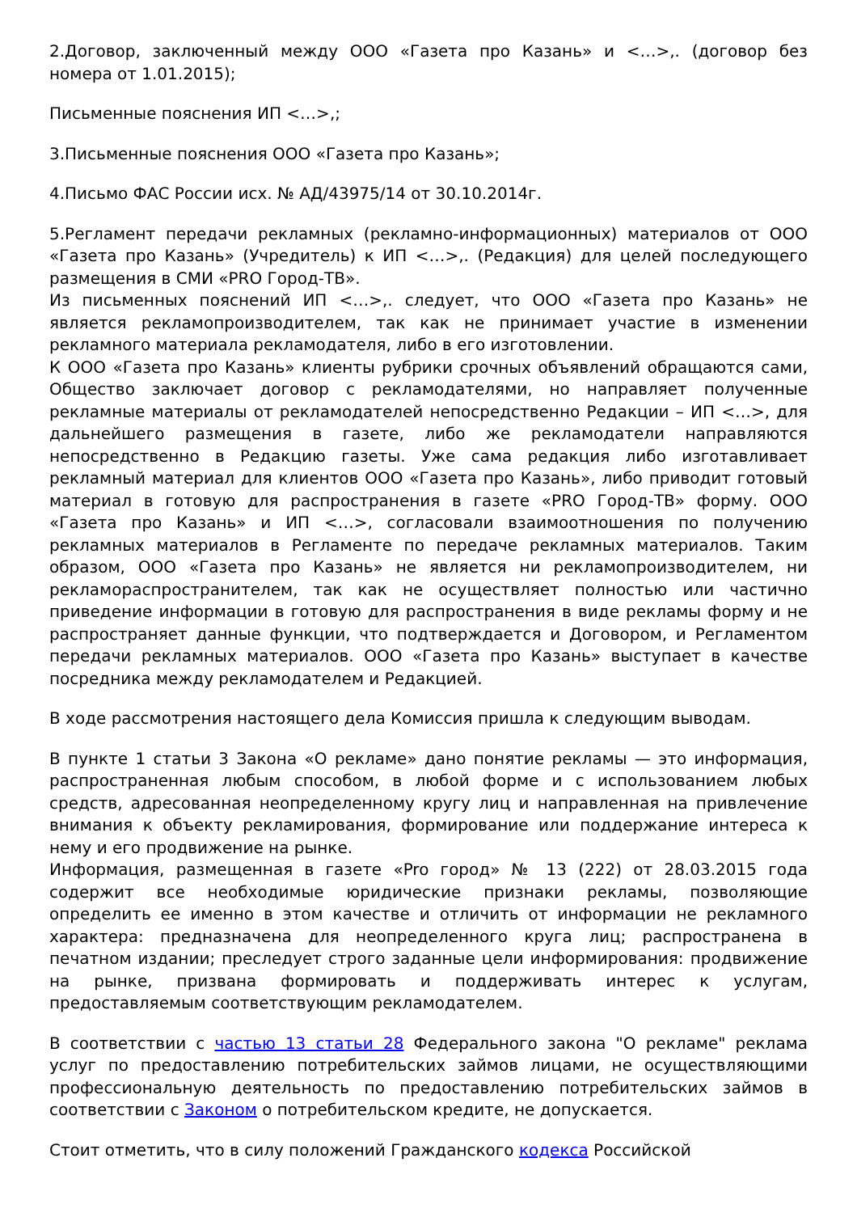2.Договор, заключенный между ООО «Газета про Казань» и <…>,. (договор без номера от 1.01.2015);
Письменные пояснения ИП <…>,;
3.Письменные пояснения ООО «Газета про Казань»;
4.Письмо ФАС России исх. № АД/43975/14 от 30.10.2014г.
5.Регламент передачи рекламных (рекламно-информационных) материалов от ООО «Газета про Казань» (Учредитель) к ИП <…>,. (Редакция) для целей последующего размещения в СМИ «PRO Город-ТВ».
Из письменных пояснений ИП <…>,. следует, что ООО «Газета про Казань» не является рекламопроизводителем, так как не принимает участие в изменении рекламного материала рекламодателя, либо в его изготовлении.
К ООО «Газета про Казань» клиенты рубрики срочных объявлений обращаются сами, Общество заключает договор с рекламодателями, но направляет полученные рекламные материалы от рекламодателей непосредственно Редакции – ИП <…>, для дальнейшего размещения в газете, либо же рекламодатели направляются непосредственно в Редакцию газеты. Уже сама редакция либо изготавливает рекламный материал для клиентов ООО «Газета про Казань», либо приводит готовый материал в готовую для распространения в газете «PRO Город-ТВ» форму. ООО «Газета про Казань» и ИП <…>, согласовали взаимоотношения по получению рекламных материалов в Регламенте по передаче рекламных материалов. Таким образом, ООО «Газета про Казань» не является ни рекламопроизводителем, ни рекламораспространителем, так как не осуществляет полностью или частично приведение информации в готовую для распространения в виде рекламы форму и не распространяет данные функции, что подтверждается и Договором, и Регламентом передачи рекламных материалов. ООО «Газета про Казань» выступает в качестве посредника между рекламодателем и Редакцией.
В ходе рассмотрения настоящего дела Комиссия пришла к следующим выводам.
В пункте 1 статьи 3 Закона «О рекламе» дано понятие рекламы — это информация, распространенная любым способом, в любой форме и с использованием любых средств, адресованная неопределенному кругу лиц и направленная на привлечение внимания к объекту рекламирования, формирование или поддержание интереса к нему и его продвижение на рынке.
Информация, размещенная в газете «Pro город» № 13 (222) от 28.03.2015 года содержит все необходимые юридические признаки рекламы, позволяющие определить ее именно в этом качестве и отличить от информации не рекламного характера: предназначена для неопределенного круга лиц; распространена в печатном издании; преследует строго заданные цели информирования: продвижение на рынке, призвана формировать и поддерживать интерес к услугам, предоставляемым соответствующим рекламодателем.
В соответствии с частью 13 статьи 28 Федерального закона "О рекламе" реклама услуг по предоставлению потребительских займов лицами, не осуществляющими профессиональную деятельность по предоставлению потребительских займов в соответствии с Законом о потребительском кредите, не допускается.
Стоит отметить, что в силу положений Гражданского кодекса Российской